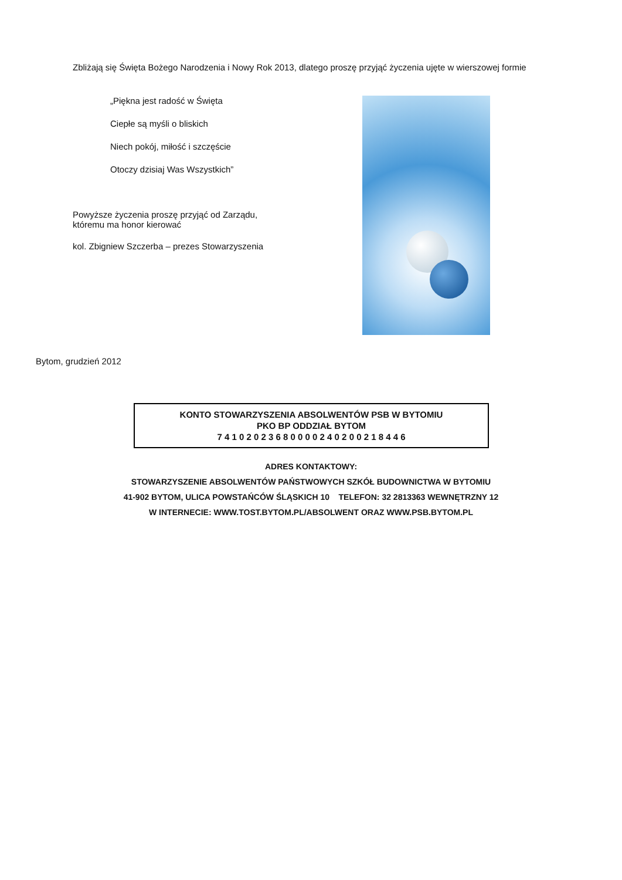Zbliżają się Święta Bożego Narodzenia i Nowy Rok 2013, dlatego proszę przyjąć życzenia ujęte w wierszowej formie
„Piękna jest radość w Święta
Ciepłe są myśli o bliskich
Niech pokój, miłość i szczęście
Otoczy dzisiaj Was Wszystkich”
Powyższe życzenia proszę przyjąć od Zarządu,
któremu ma honor kierować
kol. Zbigniew Szczerba – prezes Stowarzyszenia
Bytom, grudzień 2012
KONTO STOWARZYSZENIA ABSOLWENTÓW PSB W BYTOMIU
PKO BP ODDZIAŁ BYTOM
7 4 1 0 2 0 2 3 6 8 0 0 0 0 2 4 0 2 0 0 2 1 8 4 4 6
ADRES KONTAKTOWY:
STOWARZYSZENIE ABSOLWENTÓW PAŃSTWOWYCH SZKÓŁ BUDOWNICTWA W BYTOMIU
41-902 BYTOM, ULICA POWSTAŃCÓW ŚLĄSKICH 10 TELEFON: 32 2813363 WEWNĘTRZNY 12
W INTERNECIE: WWW.TOST.BYTOM.PL/ABSOLWENT ORAZ WWW.PSB.BYTOM.PL